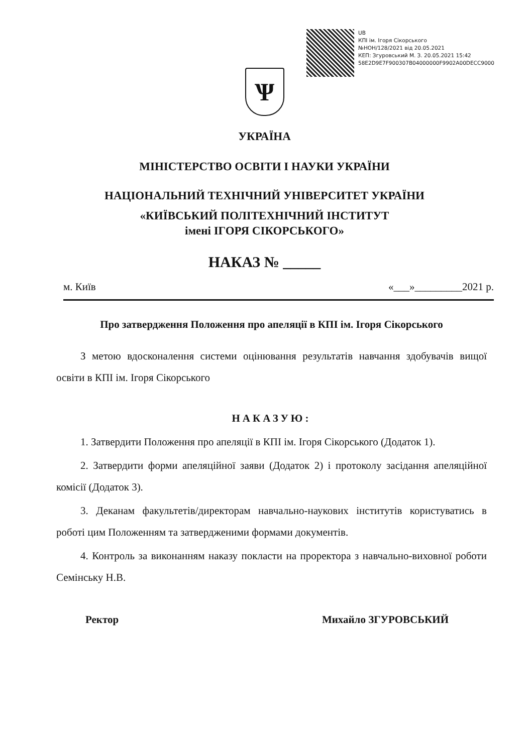UB
КПІ ім. Ігоря Сікорського
№НОН/128/2021 від 20.05.2021
КЕП: Згуровський М. З. 20.05.2021 15:42
58E2D9E7F900307B04000000F9902A00DECC9000
Ѱ
УКРАЇНА
МІНІСТЕРСТВО ОСВІТИ І НАУКИ УКРАЇНИ
НАЦІОНАЛЬНИЙ ТЕХНІЧНИЙ УНІВЕРСИТЕТ УКРАЇНИ
«КИЇВСЬКИЙ ПОЛІТЕХНІЧНИЙ ІНСТИТУТ
імені ІГОРЯ СІКОРСЬКОГО»
НАКАЗ № _____
м. Київ «___»_________2021 р.
Про затвердження Положення про апеляції в КПІ ім. Ігоря Сікорського
З метою вдосконалення системи оцінювання результатів навчання здобувачів вищої освіти в КПІ ім. Ігоря Сікорського
НАКАЗУЮ:
1. Затвердити Положення про апеляції в КПІ ім. Ігоря Сікорського (Додаток 1).
2. Затвердити форми апеляційної заяви (Додаток 2) і протоколу засідання апеляційної комісії (Додаток 3).
3. Деканам факультетів/директорам навчально-наукових інститутів користуватись в роботі цим Положенням та затвердженими формами документів.
4. Контроль за виконанням наказу покласти на проректора з навчально-виховної роботи Семінську Н.В.
Ректор Михайло ЗГУРОВСЬКИЙ